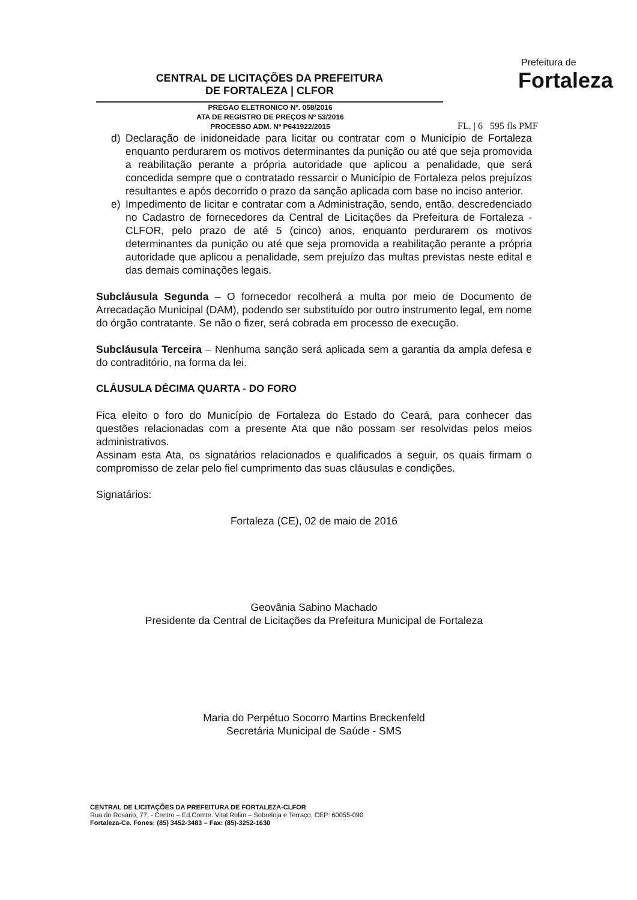CENTRAL DE LICITAÇÕES DA PREFEITURA
DE FORTALEZA | CLFOR
Prefeitura de
Fortaleza
PREGAO ELETRONICO Nº. 058/2016
ATA DE REGISTRO DE PREÇOS Nº 53/2016
PROCESSO ADM. Nº P641922/2015
FL. | 6 595 fls PMF
d) Declaração de inidoneidade para licitar ou contratar com o Município de Fortaleza enquanto perdurarem os motivos determinantes da punição ou até que seja promovida a reabilitação perante a própria autoridade que aplicou a penalidade, que será concedida sempre que o contratado ressarcir o Município de Fortaleza pelos prejuízos resultantes e após decorrido o prazo da sanção aplicada com base no inciso anterior.
e) Impedimento de licitar e contratar com a Administração, sendo, então, descredenciado no Cadastro de fornecedores da Central de Licitações da Prefeitura de Fortaleza - CLFOR, pelo prazo de até 5 (cinco) anos, enquanto perdurarem os motivos determinantes da punição ou até que seja promovida a reabilitação perante a própria autoridade que aplicou a penalidade, sem prejuízo das multas previstas neste edital e das demais cominações legais.
Subcláusula Segunda – O fornecedor recolherá a multa por meio de Documento de Arrecadação Municipal (DAM), podendo ser substituído por outro instrumento legal, em nome do órgão contratante. Se não o fizer, será cobrada em processo de execução.
Subcláusula Terceira – Nenhuma sanção será aplicada sem a garantia da ampla defesa e do contraditório, na forma da lei.
CLÁUSULA DÉCIMA QUARTA - DO FORO
Fica eleito o foro do Município de Fortaleza do Estado do Ceará, para conhecer das questões relacionadas com a presente Ata que não possam ser resolvidas pelos meios administrativos.
Assinam esta Ata, os signatários relacionados e qualificados a seguir, os quais firmam o compromisso de zelar pelo fiel cumprimento das suas cláusulas e condições.
Signatários:
Fortaleza (CE), 02 de maio de 2016
Geovânia Sabino Machado
Presidente da Central de Licitações da Prefeitura Municipal de Fortaleza
Maria do Perpétuo Socorro Martins Breckenfeld
Secretária Municipal de Saúde - SMS
CENTRAL DE LICITAÇÕES DA PREFEITURA DE FORTALEZA-CLFOR
Rua do Rosário, 77, - Centro – Ed.Comte. Vital Rolim – Sobreloja e Terraço, CEP: 60055-090
Fortaleza-Ce. Fones: (85) 3452-3483 – Fax: (85)-3252-1630